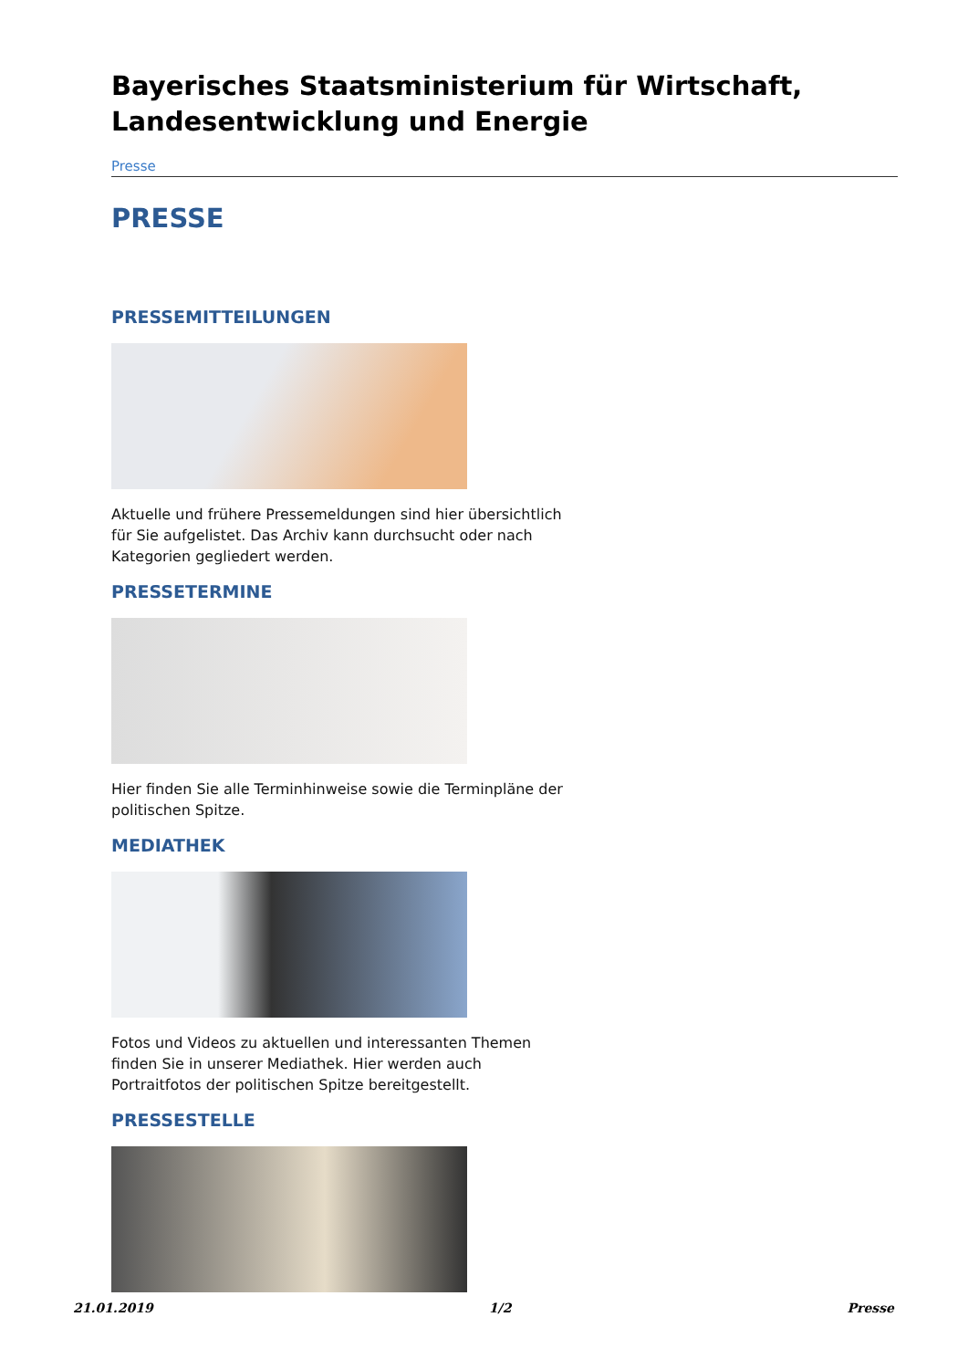Bayerisches Staatsministerium für Wirtschaft, Landesentwicklung und Energie
Presse
PRESSE
PRESSEMITTEILUNGEN
Aktuelle und frühere Pressemeldungen sind hier übersichtlich für Sie aufgelistet. Das Archiv kann durchsucht oder nach Kategorien gegliedert werden.
PRESSETERMINE
Hier finden Sie alle Terminhinweise sowie die Terminpläne der politischen Spitze.
MEDIATHEK
Fotos und Videos zu aktuellen und interessanten Themen finden Sie in unserer Mediathek. Hier werden auch Portraitfotos der politischen Spitze bereitgestellt.
PRESSESTELLE
21.01.2019 1/2 Presse